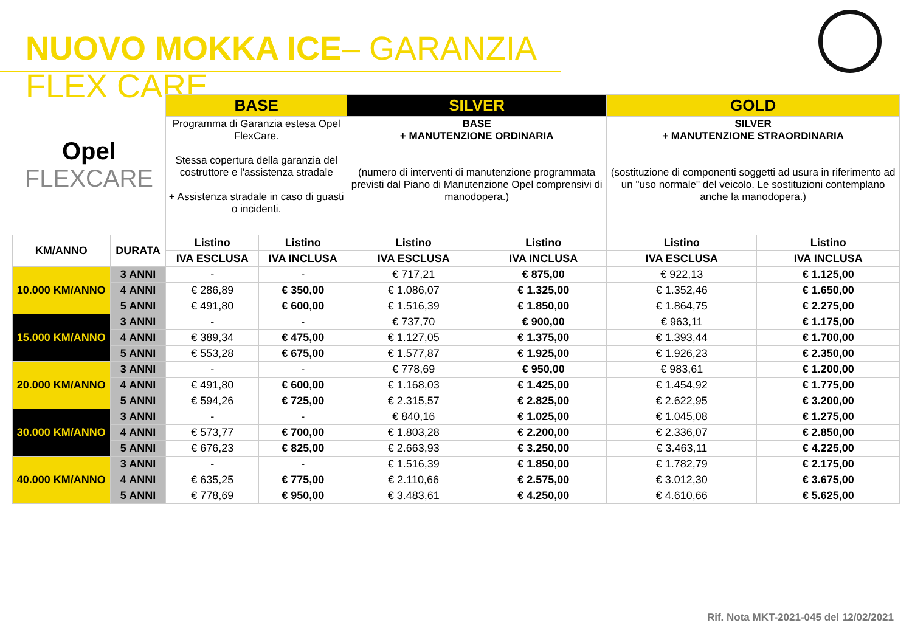NUOVO MOKKA ICE– GARANZIA FLEX CARE
| Opel FLEXCARE | | BASE | | SILVER | | GOLD | |
| | | Programma di Garanzia estesa Opel FlexCare. Stessa copertura della garanzia del costruttore e l'assistenza stradale + Assistenza stradale in caso di guasti o incidenti. | | BASE + MANUTENZIONE ORDINARIA (numero di interventi di manutenzione programmata previsti dal Piano di Manutenzione Opel comprensivi di manodopera.) | | SILVER + MANUTENZIONE STRAORDINARIA (sostituzione di componenti soggetti ad usura in riferimento ad un "uso normale" del veicolo. Le sostituzioni contemplano anche la manodopera.) | |
| KM/ANNO | DURATA | Listino | Listino | Listino | Listino | Listino | Listino |
| | | IVA ESCLUSA | IVA INCLUSA | IVA ESCLUSA | IVA INCLUSA | IVA ESCLUSA | IVA INCLUSA |
| 10.000 KM/ANNO | 3 ANNI | - | - | € 717,21 | € 875,00 | € 922,13 | € 1.125,00 |
| | 4 ANNI | € 286,89 | € 350,00 | € 1.086,07 | € 1.325,00 | € 1.352,46 | € 1.650,00 |
| | 5 ANNI | € 491,80 | € 600,00 | € 1.516,39 | € 1.850,00 | € 1.864,75 | € 2.275,00 |
| 15.000 KM/ANNO | 3 ANNI | - | - | € 737,70 | € 900,00 | € 963,11 | € 1.175,00 |
| | 4 ANNI | € 389,34 | € 475,00 | € 1.127,05 | € 1.375,00 | € 1.393,44 | € 1.700,00 |
| | 5 ANNI | € 553,28 | € 675,00 | € 1.577,87 | € 1.925,00 | € 1.926,23 | € 2.350,00 |
| 20.000 KM/ANNO | 3 ANNI | - | - | € 778,69 | € 950,00 | € 983,61 | € 1.200,00 |
| | 4 ANNI | € 491,80 | € 600,00 | € 1.168,03 | € 1.425,00 | € 1.454,92 | € 1.775,00 |
| | 5 ANNI | € 594,26 | € 725,00 | € 2.315,57 | € 2.825,00 | € 2.622,95 | € 3.200,00 |
| 30.000 KM/ANNO | 3 ANNI | - | - | € 840,16 | € 1.025,00 | € 1.045,08 | € 1.275,00 |
| | 4 ANNI | € 573,77 | € 700,00 | € 1.803,28 | € 2.200,00 | € 2.336,07 | € 2.850,00 |
| | 5 ANNI | € 676,23 | € 825,00 | € 2.663,93 | € 3.250,00 | € 3.463,11 | € 4.225,00 |
| 40.000 KM/ANNO | 3 ANNI | - | - | € 1.516,39 | € 1.850,00 | € 1.782,79 | € 2.175,00 |
| | 4 ANNI | € 635,25 | € 775,00 | € 2.110,66 | € 2.575,00 | € 3.012,30 | € 3.675,00 |
| | 5 ANNI | € 778,69 | € 950,00 | € 3.483,61 | € 4.250,00 | € 4.610,66 | € 5.625,00 |
Rif. Nota MKT-2021-045 del 12/02/2021